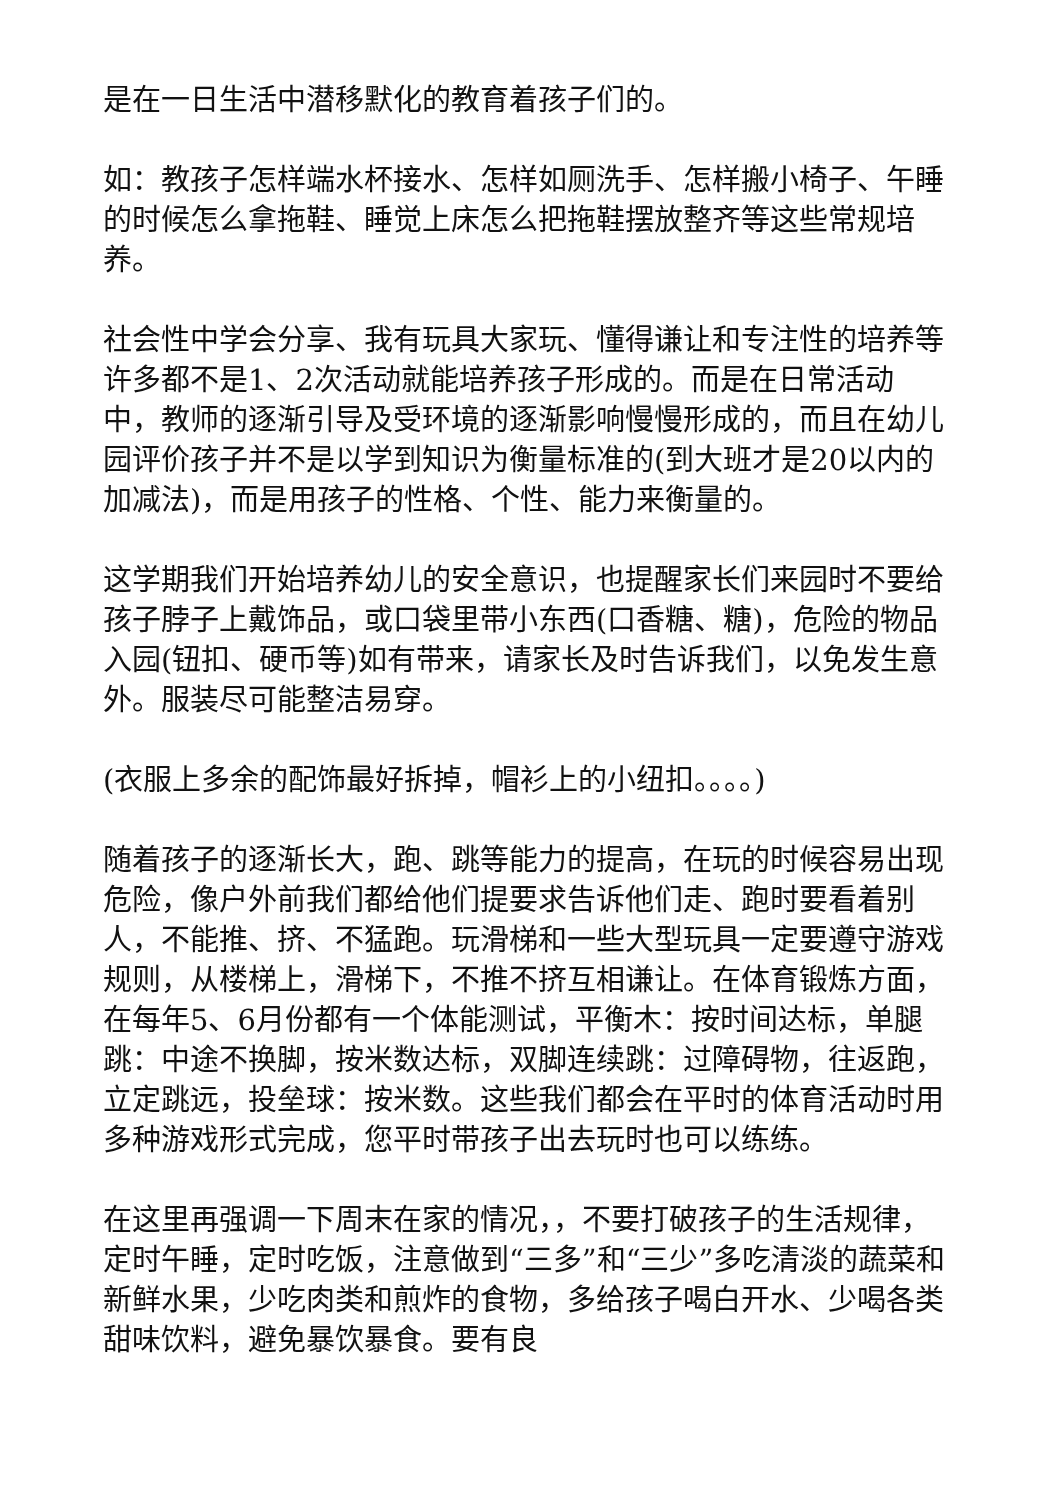是在一日生活中潜移默化的教育着孩子们的。
如：教孩子怎样端水杯接水、怎样如厕洗手、怎样搬小椅子、午睡的时候怎么拿拖鞋、睡觉上床怎么把拖鞋摆放整齐等这些常规培养。
社会性中学会分享、我有玩具大家玩、懂得谦让和专注性的培养等许多都不是1、2次活动就能培养孩子形成的。而是在日常活动中，教师的逐渐引导及受环境的逐渐影响慢慢形成的，而且在幼儿园评价孩子并不是以学到知识为衡量标准的(到大班才是20以内的加减法)，而是用孩子的性格、个性、能力来衡量的。
这学期我们开始培养幼儿的安全意识，也提醒家长们来园时不要给孩子脖子上戴饰品，或口袋里带小东西(口香糖、糖)，危险的物品入园(钮扣、硬币等)如有带来，请家长及时告诉我们，以免发生意外。服装尽可能整洁易穿。
(衣服上多余的配饰最好拆掉，帽衫上的小纽扣。。。。)
随着孩子的逐渐长大，跑、跳等能力的提高，在玩的时候容易出现危险，像户外前我们都给他们提要求告诉他们走、跑时要看着别人，不能推、挤、不猛跑。玩滑梯和一些大型玩具一定要遵守游戏规则，从楼梯上，滑梯下，不推不挤互相谦让。在体育锻炼方面，在每年5、6月份都有一个体能测试，平衡木：按时间达标，单腿跳：中途不换脚，按米数达标，双脚连续跳：过障碍物，往返跑，立定跳远，投垒球：按米数。这些我们都会在平时的体育活动时用多种游戏形式完成，您平时带孩子出去玩时也可以练练。
在这里再强调一下周末在家的情况，，不要打破孩子的生活规律，定时午睡，定时吃饭，注意做到“三多”和“三少”多吃清淡的蔬菜和新鲜水果，少吃肉类和煎炸的食物，多给孩子喝白开水、少喝各类甜味饮料，避免暴饮暴食。要有良